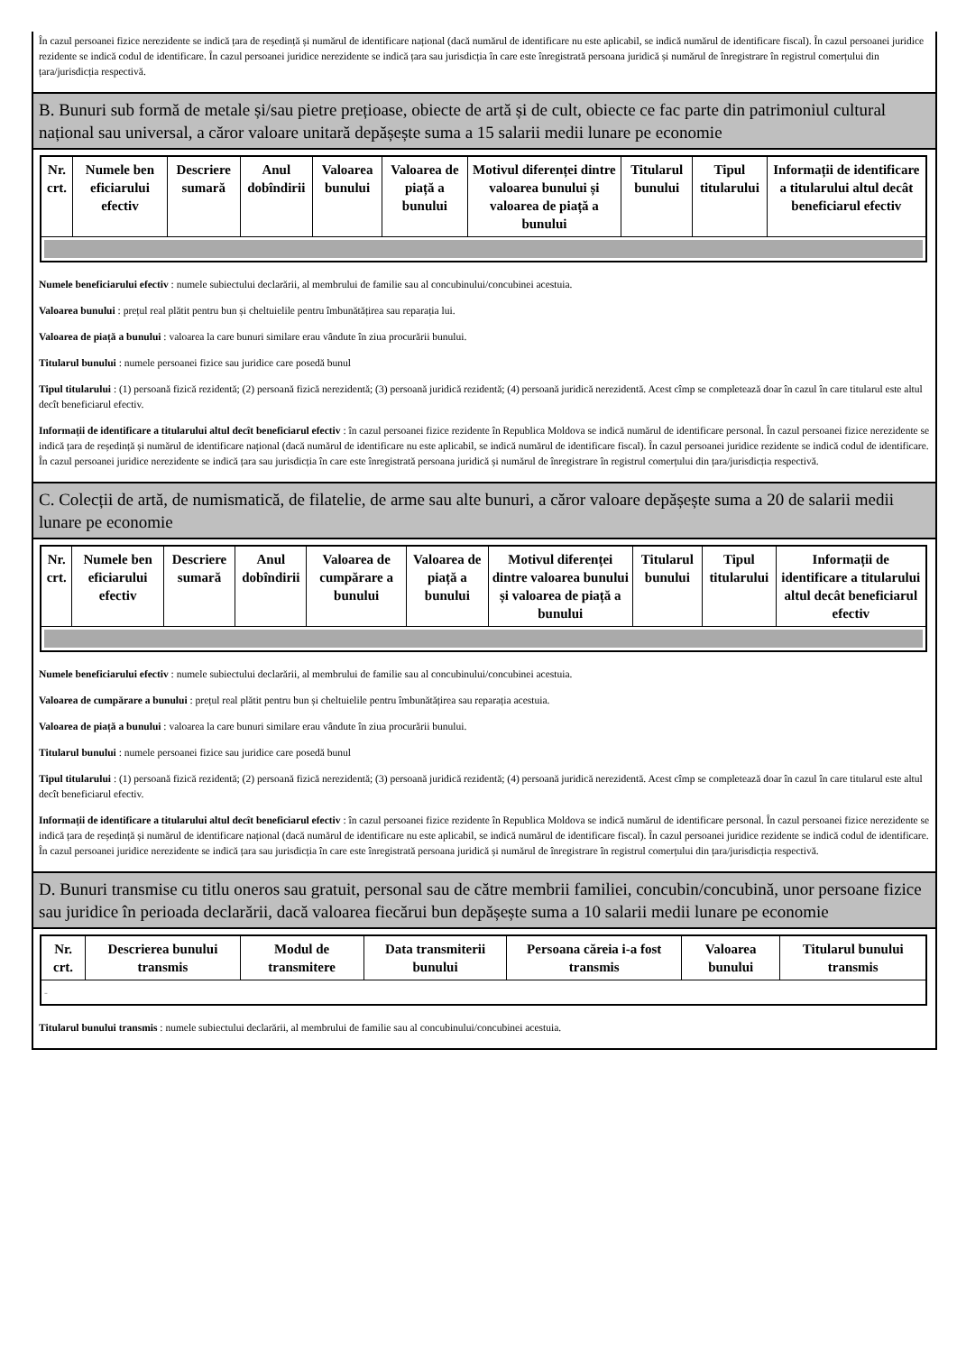În cazul persoanei fizice nerezidente se indică țara de reședință și numărul de identificare național (dacă numărul de identificare nu este aplicabil, se indică numărul de identificare fiscal). În cazul persoanei juridice rezidente se indică codul de identificare. În cazul persoanei juridice nerezidente se indică țara sau jurisdicția în care este înregistrată persoana juridică și numărul de înregistrare în registrul comerțului din țara/jurisdicția respectivă.
B. Bunuri sub formă de metale și/sau pietre prețioase, obiecte de artă și de cult, obiecte ce fac parte din patrimoniul cultural național sau universal, a căror valoare unitară depășește suma a 15 salarii medii lunare pe economie
| Nr. crt. | Numele ben eficiarului efectiv | Descriere sumară | Anul dobîndirii | Valoarea bunului | Valoarea de piață a bunului | Motivul diferenței dintre valoarea bunului și valoarea de piață a bunului | Titularul bunului | Tipul titularului | Informații de identificare a titularului altul decât beneficiarul efectiv |
| --- | --- | --- | --- | --- | --- | --- | --- | --- | --- |
Numele beneficiarului efectiv : numele subiectului declarării, al membrului de familie sau al concubinului/concubinei acestuia.
Valoarea bunului : prețul real plătit pentru bun și cheltuielile pentru îmbunătățirea sau reparația lui.
Valoarea de piață a bunului : valoarea la care bunuri similare erau vândute în ziua procurării bunului.
Titularul bunului : numele persoanei fizice sau juridice care posedă bunul
Tipul titularului : (1) persoană fizică rezidentă; (2) persoană fizică nerezidentă; (3) persoană juridică rezidentă; (4) persoană juridică nerezidentă. Acest cîmp se completează doar în cazul în care titularul este altul decît beneficiarul efectiv.
Informații de identificare a titularului altul decît beneficiarul efectiv : în cazul persoanei fizice rezidente în Republica Moldova se indică numărul de identificare personal. În cazul persoanei fizice nerezidente se indică țara de reședință și numărul de identificare național (dacă numărul de identificare nu este aplicabil, se indică numărul de identificare fiscal). În cazul persoanei juridice rezidente se indică codul de identificare. În cazul persoanei juridice nerezidente se indică țara sau jurisdicția în care este înregistrată persoana juridică și numărul de înregistrare în registrul comerțului din țara/jurisdicția respectivă.
C. Colecții de artă, de numismatică, de filatelie, de arme sau alte bunuri, a căror valoare depășește suma a 20 de salarii medii lunare pe economie
| Nr. crt. | Numele ben eficiarului efectiv | Descriere sumară | Anul dobîndirii | Valoarea de cumpărare a bunului | Valoarea de piață a bunului | Motivul diferenței dintre valoarea bunului și valoarea de piață a bunului | Titularul bunului | Tipul titularului | Informații de identificare a titularului altul decât beneficiarul efectiv |
| --- | --- | --- | --- | --- | --- | --- | --- | --- | --- |
Numele beneficiarului efectiv : numele subiectului declarării, al membrului de familie sau al concubinului/concubinei acestuia.
Valoarea de cumpărare a bunului : prețul real plătit pentru bun și cheltuielile pentru îmbunătățirea sau reparația acestuia.
Valoarea de piață a bunului : valoarea la care bunuri similare erau vândute în ziua procurării bunului.
Titularul bunului : numele persoanei fizice sau juridice care posedă bunul
Tipul titularului : (1) persoană fizică rezidentă; (2) persoană fizică nerezidentă; (3) persoană juridică rezidentă; (4) persoană juridică nerezidentă. Acest cîmp se completează doar în cazul în care titularul este altul decît beneficiarul efectiv.
Informații de identificare a titularului altul decît beneficiarul efectiv : în cazul persoanei fizice rezidente în Republica Moldova se indică numărul de identificare personal. În cazul persoanei fizice nerezidente se indică țara de reședință și numărul de identificare național (dacă numărul de identificare nu este aplicabil, se indică numărul de identificare fiscal). În cazul persoanei juridice rezidente se indică codul de identificare. În cazul persoanei juridice nerezidente se indică țara sau jurisdicția în care este înregistrată persoana juridică și numărul de înregistrare în registrul comerțului din țara/jurisdicția respectivă.
D. Bunuri transmise cu titlu oneros sau gratuit, personal sau de către membrii familiei, concubin/concubină, unor persoane fizice sau juridice în perioada declarării, dacă valoarea fiecărui bun depășește suma a 10 salarii medii lunare pe economie
| Nr. crt. | Descrierea bunului transmis | Modul de transmitere | Data transmiterii bunului | Persoana căreia i-a fost transmis | Valoarea bunului | Titularul bunului transmis |
| --- | --- | --- | --- | --- | --- | --- |
| - | | | | | | |
Titularul bunului transmis : numele subiectului declarării, al membrului de familie sau al concubinului/concubinei acestuia.